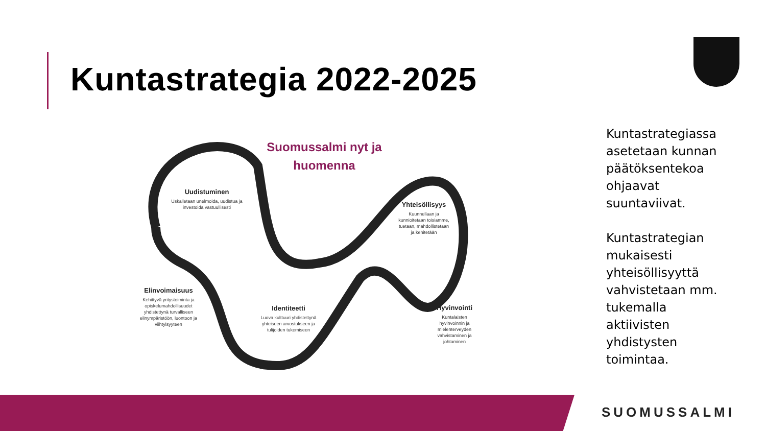Kuntastrategia 2022-2025
Suomussalmi nyt ja huomenna
Uudistuminen
Uskalletaan unelmoida, uudistua ja investoida vastuullisesti
Yhteisöllisyys
Kuunnellaan ja kunnioitetaan toisiamme, tuetaan, mahdollistetaan ja kehitetään
Elinvoimaisuus
Kehittyvä yritystoiminta ja opiskelumahdollisuudet yhdistettynä turvalliseen elinympäristöön, luontoon ja viihtyisyyteen
Identiteetti
Luova kulttuuri yhdistettynä yhteiseen arvostukseen ja tulijoiden tukemiseen
Hyvinvointi
Kuntalaisten hyvinvoinnin ja mielenterveyden vahvistaminen ja johtaminen
Kuntastrategiassa asetetaan kunnan päätöksentekoa ohjaavat suuntaviivat.
Kuntastrategian mukaisesti yhteisöllisyyttä vahvistetaan mm. tukemalla aktiivisten yhdistysten toimintaa.
SUOMUSSALMI